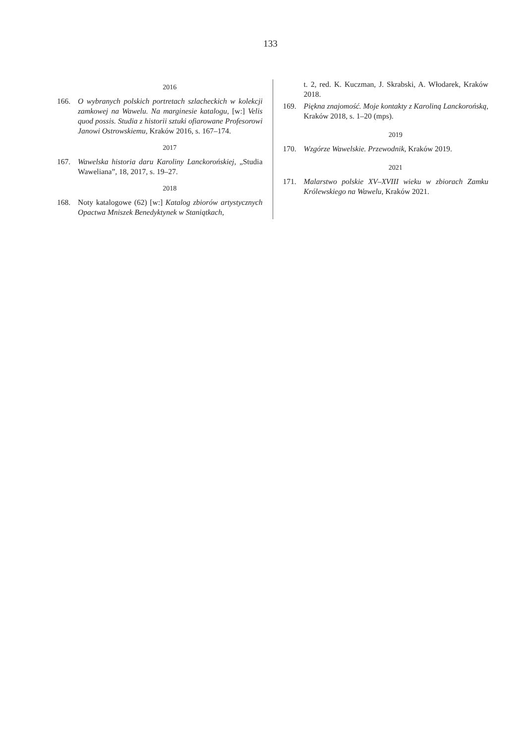133
2016
166. O wybranych polskich portretach szlacheckich w kolekcji zamkowej na Wawelu. Na marginesie katalogu, [w:] Velis quod possis. Studia z historii sztuki ofiarowane Profesorowi Janowi Ostrowskiemu, Kraków 2016, s. 167–174.
2017
167. Wawelska historia daru Karoliny Lanckorońskiej, „Studia Waweliana”, 18, 2017, s. 19–27.
2018
168. Noty katalogowe (62) [w:] Katalog zbiorów artystycznych Opactwa Mniszek Benedyktynek w Staniątkach,
t. 2, red. K. Kuczman, J. Skrabski, A. Włodarek, Kraków 2018.
169. Piękna znajomość. Moje kontakty z Karoliną Lanckorońską, Kraków 2018, s. 1–20 (mps).
2019
170. Wzgórze Wawelskie. Przewodnik, Kraków 2019.
2021
171. Malarstwo polskie XV–XVIII wieku w zbiorach Zamku Królewskiego na Wawelu, Kraków 2021.